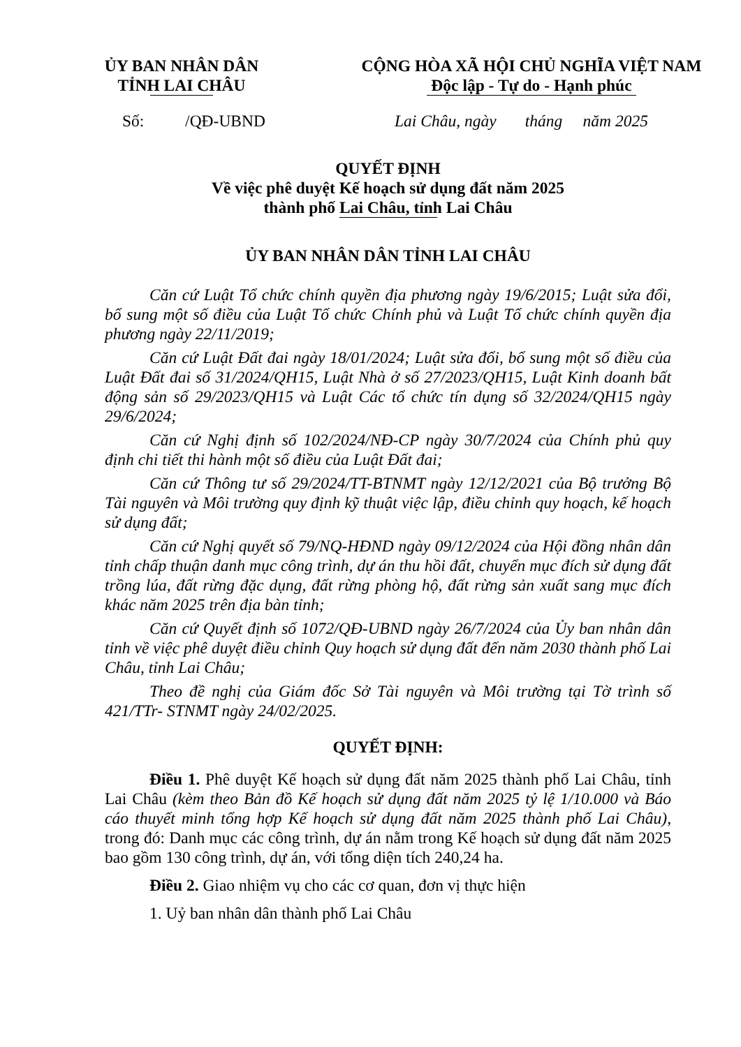ỦY BAN NHÂN DÂN
TỈNH LAI CHÂU
CỘNG HÒA XÃ HỘI CHỦ NGHĨA VIỆT NAM
Độc lập - Tự do - Hạnh phúc
Số: /QĐ-UBND Lai Châu, ngày tháng năm 2025
QUYẾT ĐỊNH
Về việc phê duyệt Kế hoạch sử dụng đất năm 2025
thành phố Lai Châu, tỉnh Lai Châu
ỦY BAN NHÂN DÂN TỈNH LAI CHÂU
Căn cứ Luật Tổ chức chính quyền địa phương ngày 19/6/2015; Luật sửa đổi, bổ sung một số điều của Luật Tổ chức Chính phủ và Luật Tổ chức chính quyền địa phương ngày 22/11/2019;
Căn cứ Luật Đất đai ngày 18/01/2024; Luật sửa đổi, bổ sung một số điều của Luật Đất đai số 31/2024/QH15, Luật Nhà ở số 27/2023/QH15, Luật Kinh doanh bất động sản số 29/2023/QH15 và Luật Các tổ chức tín dụng số 32/2024/QH15 ngày 29/6/2024;
Căn cứ Nghị định số 102/2024/NĐ-CP ngày 30/7/2024 của Chính phủ quy định chi tiết thi hành một số điều của Luật Đất đai;
Căn cứ Thông tư số 29/2024/TT-BTNMT ngày 12/12/2021 của Bộ trưởng Bộ Tài nguyên và Môi trường quy định kỹ thuật việc lập, điều chỉnh quy hoạch, kế hoạch sử dụng đất;
Căn cứ Nghị quyết số 79/NQ-HĐND ngày 09/12/2024 của Hội đồng nhân dân tỉnh chấp thuận danh mục công trình, dự án thu hồi đất, chuyển mục đích sử dụng đất trồng lúa, đất rừng đặc dụng, đất rừng phòng hộ, đất rừng sản xuất sang mục đích khác năm 2025 trên địa bàn tỉnh;
Căn cứ Quyết định số 1072/QĐ-UBND ngày 26/7/2024 của Ủy ban nhân dân tỉnh về việc phê duyệt điều chỉnh Quy hoạch sử dụng đất đến năm 2030 thành phố Lai Châu, tỉnh Lai Châu;
Theo đề nghị của Giám đốc Sở Tài nguyên và Môi trường tại Tờ trình số 421/TTr- STNMT ngày 24/02/2025.
QUYẾT ĐỊNH:
Điều 1. Phê duyệt Kế hoạch sử dụng đất năm 2025 thành phố Lai Châu, tỉnh Lai Châu (kèm theo Bản đồ Kế hoạch sử dụng đất năm 2025 tỷ lệ 1/10.000 và Báo cáo thuyết minh tổng hợp Kế hoạch sử dụng đất năm 2025 thành phố Lai Châu), trong đó: Danh mục các công trình, dự án nằm trong Kế hoạch sử dụng đất năm 2025 bao gồm 130 công trình, dự án, với tổng diện tích 240,24 ha.
Điều 2. Giao nhiệm vụ cho các cơ quan, đơn vị thực hiện
1. Uỷ ban nhân dân thành phố Lai Châu